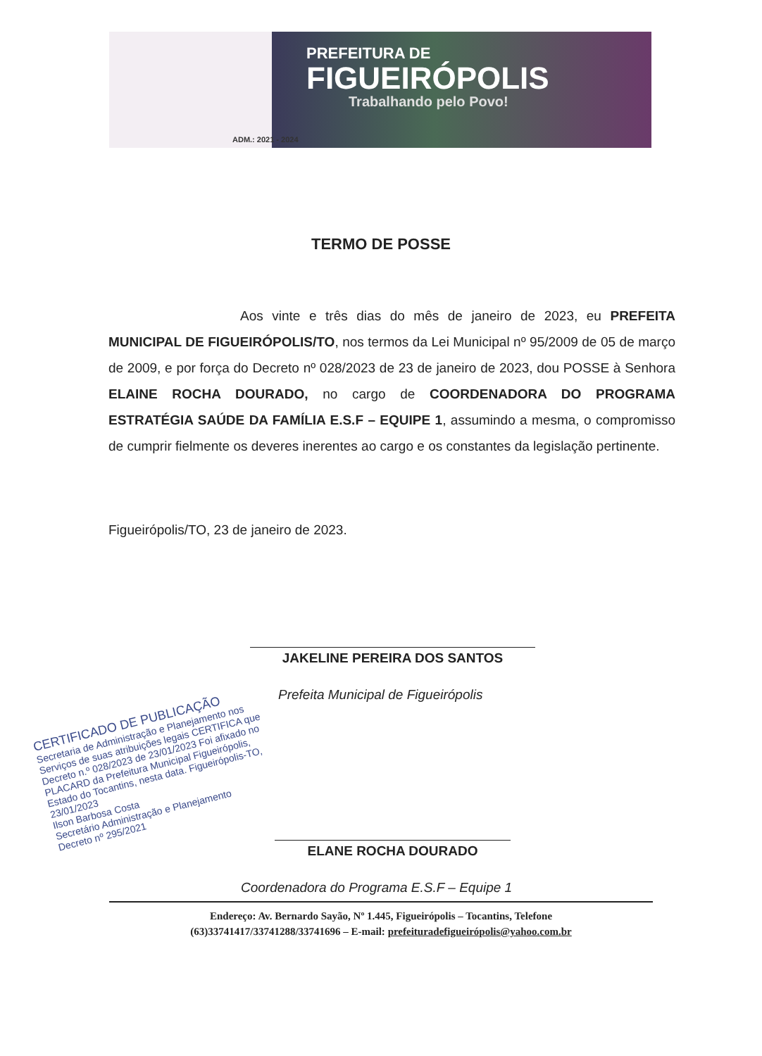PREFEITURA DE
FIGUEIRÓPOLIS
Trabalhando pelo Povo!
ADM.: 2021 - 2024
TERMO DE POSSE
Aos vinte e três dias do mês de janeiro de 2023, eu PREFEITA MUNICIPAL DE FIGUEIRÓPOLIS/TO, nos termos da Lei Municipal nº 95/2009 de 05 de março de 2009, e por força do Decreto nº 028/2023 de 23 de janeiro de 2023, dou POSSE à Senhora ELAINE ROCHA DOURADO, no cargo de COORDENADORA DO PROGRAMA ESTRATÉGIA SAÚDE DA FAMÍLIA E.S.F – EQUIPE 1, assumindo a mesma, o compromisso de cumprir fielmente os deveres inerentes ao cargo e os constantes da legislação pertinente.
Figueirópolis/TO, 23 de janeiro de 2023.
JAKELINE PEREIRA DOS SANTOS
Prefeita Municipal de Figueirópolis
CERTIFICADO DE PUBLICAÇÃO
Secretaria de Administração e Planejamento nos Serviços de suas atribuições legais CERTIFICA que Decreto n.º 028/2023 de 23/01/2023 Foi afixado no PLACARD da Prefeitura Municipal Figueirópolis, Estado do Tocantins, nesta data. Figueirópolis-TO, 23/01/2023
Ilson Barbosa Costa
Secretário Administração e Planejamento
Decreto nº 295/2021
ELANE ROCHA DOURADO
Coordenadora do Programa E.S.F – Equipe 1
Endereço: Av. Bernardo Sayão, Nº 1.445, Figueirópolis – Tocantins, Telefone
(63)33741417/33741288/33741696 – E-mail: prefeituradefigueirópolis@yahoo.com.br